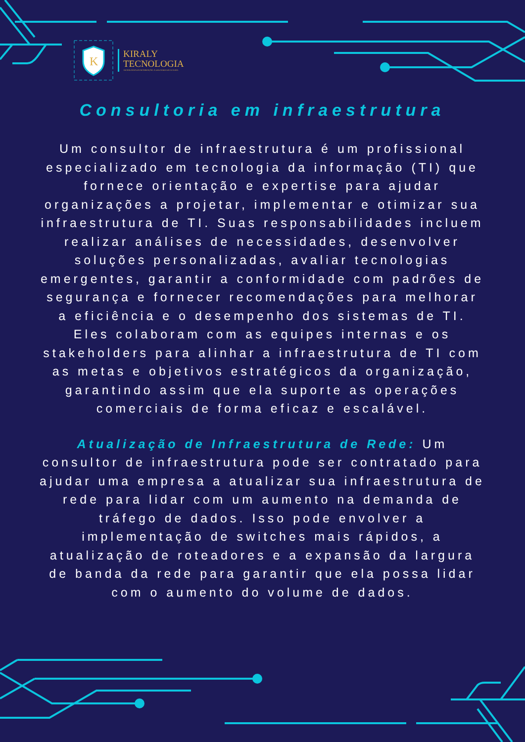K
KIRALY
TECNOLOGIA
TECNOLOGIA DA INFORMAÇÃO, A LIGUAGEM DO FUTURO.
Consultoria em infraestrutura
Um consultor de infraestrutura é um profissional especializado em tecnologia da informação (TI) que fornece orientação e expertise para ajudar organizações a projetar, implementar e otimizar sua infraestrutura de TI. Suas responsabilidades incluem realizar análises de necessidades, desenvolver soluções personalizadas, avaliar tecnologias emergentes, garantir a conformidade com padrões de segurança e fornecer recomendações para melhorar a eficiência e o desempenho dos sistemas de TI. Eles colaboram com as equipes internas e os stakeholders para alinhar a infraestrutura de TI com as metas e objetivos estratégicos da organização, garantindo assim que ela suporte as operações comerciais de forma eficaz e escalável.
Atualização de Infraestrutura de Rede: Um consultor de infraestrutura pode ser contratado para ajudar uma empresa a atualizar sua infraestrutura de rede para lidar com um aumento na demanda de tráfego de dados. Isso pode envolver a implementação de switches mais rápidos, a atualização de roteadores e a expansão da largura de banda da rede para garantir que ela possa lidar com o aumento do volume de dados.